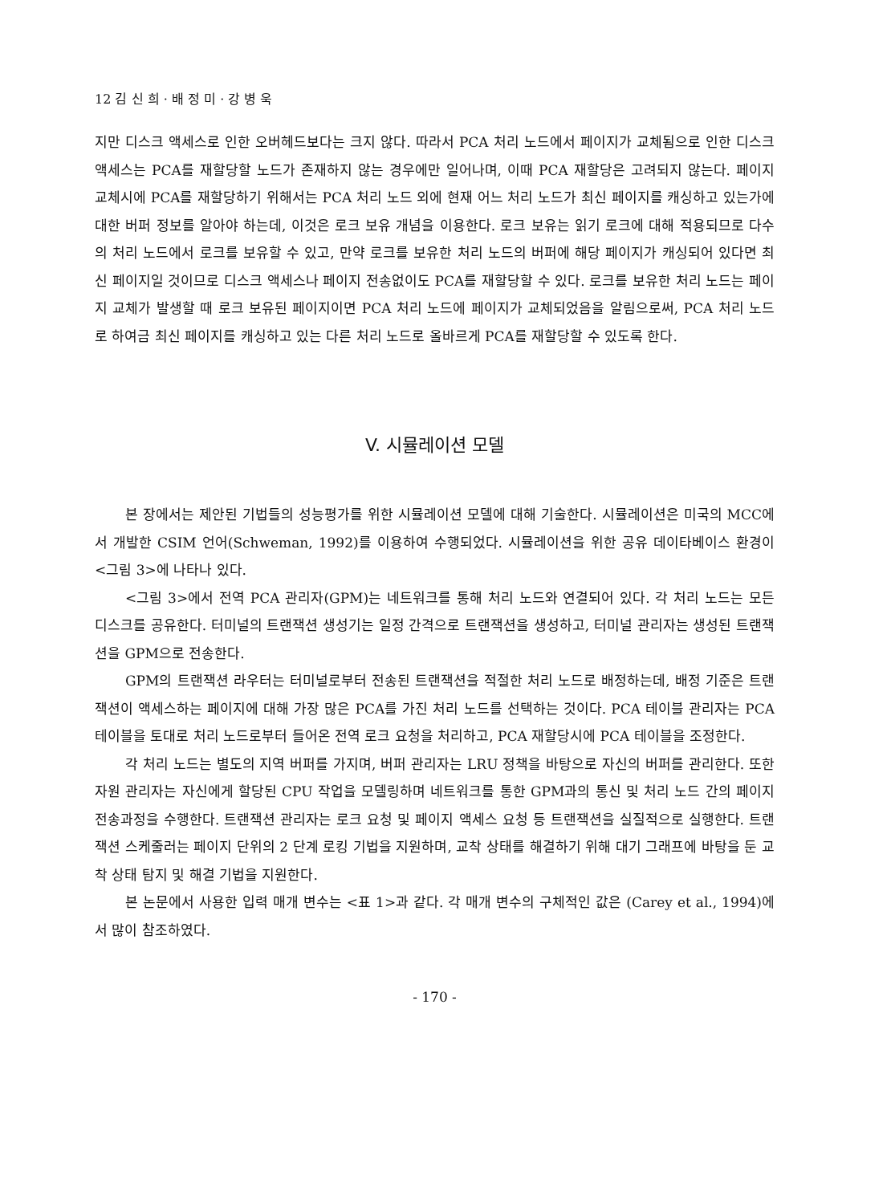12 김 신 희 · 배 정 미 · 강 병 욱
지만 디스크 액세스로 인한 오버헤드보다는 크지 않다. 따라서 PCA 처리 노드에서 페이지가 교체됨으로 인한 디스크 액세스는 PCA를 재할당할 노드가 존재하지 않는 경우에만 일어나며, 이때 PCA 재할당은 고려되지 않는다. 페이지 교체시에 PCA를 재할당하기 위해서는 PCA 처리 노드 외에 현재 어느 처리 노드가 최신 페이지를 캐싱하고 있는가에 대한 버퍼 정보를 알아야 하는데, 이것은 로크 보유 개념을 이용한다. 로크 보유는 읽기 로크에 대해 적용되므로 다수의 처리 노드에서 로크를 보유할 수 있고, 만약 로크를 보유한 처리 노드의 버퍼에 해당 페이지가 캐싱되어 있다면 최신 페이지일 것이므로 디스크 액세스나 페이지 전송없이도 PCA를 재할당할 수 있다. 로크를 보유한 처리 노드는 페이지 교체가 발생할 때 로크 보유된 페이지이면 PCA 처리 노드에 페이지가 교체되었음을 알림으로써, PCA 처리 노드로 하여금 최신 페이지를 캐싱하고 있는 다른 처리 노드로 올바르게 PCA를 재할당할 수 있도록 한다.
V. 시뮬레이션 모델
본 장에서는 제안된 기법들의 성능평가를 위한 시뮬레이션 모델에 대해 기술한다. 시뮬레이션은 미국의 MCC에서 개발한 CSIM 언어(Schweman, 1992)를 이용하여 수행되었다. 시뮬레이션을 위한 공유 데이타베이스 환경이 <그림 3>에 나타나 있다.
<그림 3>에서 전역 PCA 관리자(GPM)는 네트워크를 통해 처리 노드와 연결되어 있다. 각 처리 노드는 모든 디스크를 공유한다. 터미널의 트랜잭션 생성기는 일정 간격으로 트랜잭션을 생성하고, 터미널 관리자는 생성된 트랜잭션을 GPM으로 전송한다.
GPM의 트랜잭션 라우터는 터미널로부터 전송된 트랜잭션을 적절한 처리 노드로 배정하는데, 배정 기준은 트랜잭션이 액세스하는 페이지에 대해 가장 많은 PCA를 가진 처리 노드를 선택하는 것이다. PCA 테이블 관리자는 PCA 테이블을 토대로 처리 노드로부터 들어온 전역 로크 요청을 처리하고, PCA 재할당시에 PCA 테이블을 조정한다.
각 처리 노드는 별도의 지역 버퍼를 가지며, 버퍼 관리자는 LRU 정책을 바탕으로 자신의 버퍼를 관리한다. 또한 자원 관리자는 자신에게 할당된 CPU 작업을 모델링하며 네트워크를 통한 GPM과의 통신 및 처리 노드 간의 페이지 전송과정을 수행한다. 트랜잭션 관리자는 로크 요청 및 페이지 액세스 요청 등 트랜잭션을 실질적으로 실행한다. 트랜잭션 스케줄러는 페이지 단위의 2 단계 로킹 기법을 지원하며, 교착 상태를 해결하기 위해 대기 그래프에 바탕을 둔 교착 상태 탐지 및 해결 기법을 지원한다.
본 논문에서 사용한 입력 매개 변수는 <표 1>과 같다. 각 매개 변수의 구체적인 값은 (Carey et al., 1994)에서 많이 참조하였다.
- 170 -